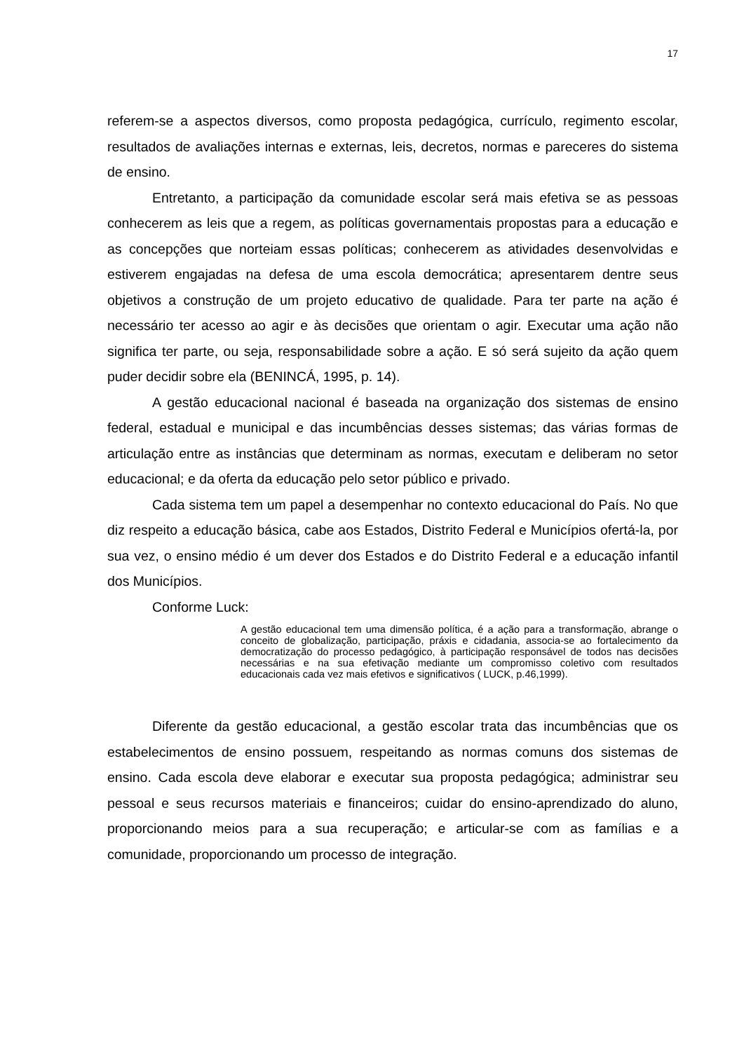17
referem-se a aspectos diversos, como proposta pedagógica, currículo, regimento escolar, resultados de avaliações internas e externas, leis, decretos, normas e pareceres do sistema de ensino.
Entretanto, a participação da comunidade escolar será mais efetiva se as pessoas conhecerem as leis que a regem, as políticas governamentais propostas para a educação e as concepções que norteiam essas políticas; conhecerem as atividades desenvolvidas e estiverem engajadas na defesa de uma escola democrática; apresentarem dentre seus objetivos a construção de um projeto educativo de qualidade. Para ter parte na ação é necessário ter acesso ao agir e às decisões que orientam o agir. Executar uma ação não significa ter parte, ou seja, responsabilidade sobre a ação. E só será sujeito da ação quem puder decidir sobre ela (BENINCÁ, 1995, p. 14).
A gestão educacional nacional é baseada na organização dos sistemas de ensino federal, estadual e municipal e das incumbências desses sistemas; das várias formas de articulação entre as instâncias que determinam as normas, executam e deliberam no setor educacional; e da oferta da educação pelo setor público e privado.
Cada sistema tem um papel a desempenhar no contexto educacional do País. No que diz respeito a educação básica, cabe aos Estados, Distrito Federal e Municípios ofertá-la, por sua vez, o ensino médio é um dever dos Estados e do Distrito Federal e a educação infantil dos Municípios.
Conforme Luck:
A gestão educacional tem uma dimensão política, é a ação para a transformação, abrange o conceito de globalização, participação, práxis e cidadania, associa-se ao fortalecimento da democratização do processo pedagógico, à participação responsável de todos nas decisões necessárias e na sua efetivação mediante um compromisso coletivo com resultados educacionais cada vez mais efetivos e significativos ( LUCK, p.46,1999).
Diferente da gestão educacional, a gestão escolar trata das incumbências que os estabelecimentos de ensino possuem, respeitando as normas comuns dos sistemas de ensino. Cada escola deve elaborar e executar sua proposta pedagógica; administrar seu pessoal e seus recursos materiais e financeiros; cuidar do ensino-aprendizado do aluno, proporcionando meios para a sua recuperação; e articular-se com as famílias e a comunidade, proporcionando um processo de integração.